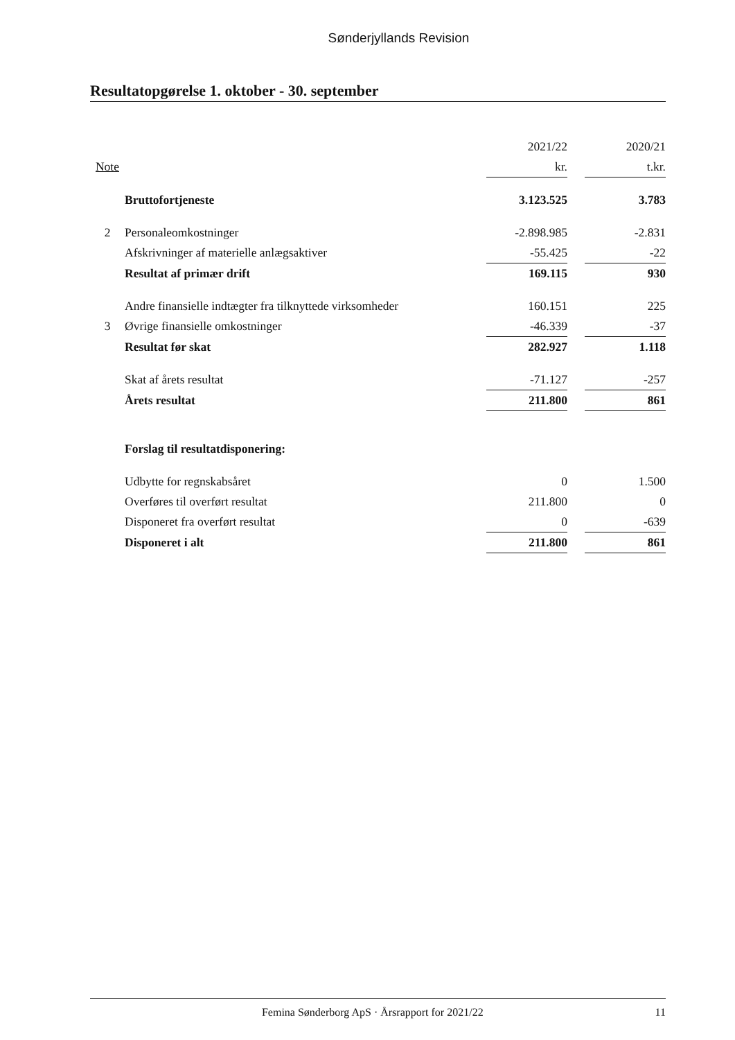Sønderjyllands Revision
Resultatopgørelse 1. oktober - 30. september
| | | 2021/22 | | 2020/21 |
| Note | | kr. | | t.kr. |
| | Bruttofortjeneste | 3.123.525 | | 3.783 |
| 2 | Personaleomkostninger | -2.898.985 | | -2.831 |
| | Afskrivninger af materielle anlægsaktiver | -55.425 | | -22 |
| | Resultat af primær drift | 169.115 | | 930 |
| | Andre finansielle indtægter fra tilknyttede virksomheder | 160.151 | | 225 |
| 3 | Øvrige finansielle omkostninger | -46.339 | | -37 |
| | Resultat før skat | 282.927 | | 1.118 |
| | Skat af årets resultat | -71.127 | | -257 |
| | Årets resultat | 211.800 | | 861 |
| | Forslag til resultatdisponering: | | | |
| | Udbytte for regnskabsåret | 0 | | 1.500 |
| | Overføres til overført resultat | 211.800 | | 0 |
| | Disponeret fra overført resultat | 0 | | -639 |
| | Disponeret i alt | 211.800 | | 861 |
Femina Sønderborg ApS · Årsrapport for 2021/22 11